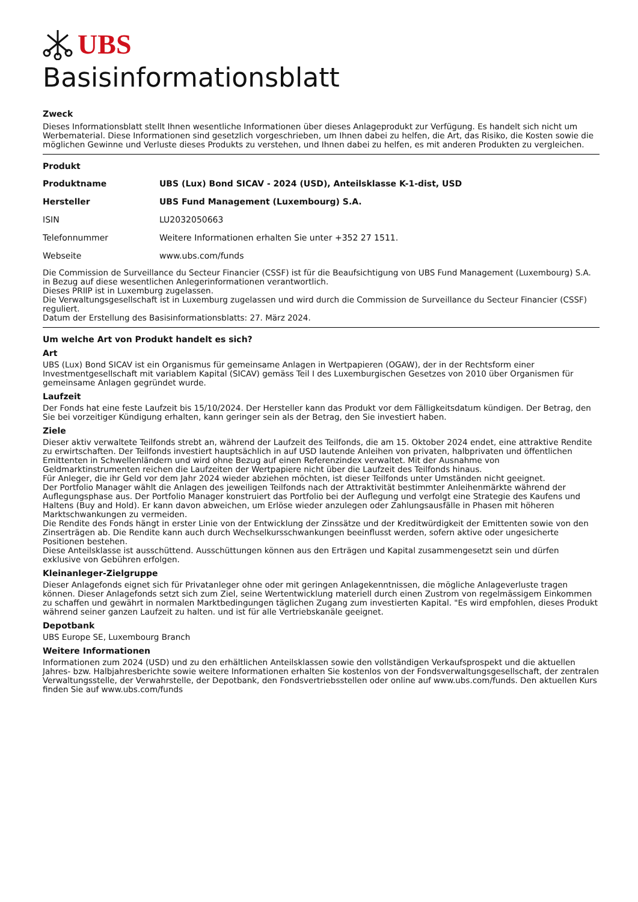UBS
Basisinformationsblatt
Zweck
Dieses Informationsblatt stellt Ihnen wesentliche Informationen über dieses Anlageprodukt zur Verfügung. Es handelt sich nicht um Werbematerial. Diese Informationen sind gesetzlich vorgeschrieben, um Ihnen dabei zu helfen, die Art, das Risiko, die Kosten sowie die möglichen Gewinne und Verluste dieses Produkts zu verstehen, und Ihnen dabei zu helfen, es mit anderen Produkten zu vergleichen.
Produkt
| Produktname | UBS (Lux) Bond SICAV - 2024 (USD), Anteilsklasse K-1-dist, USD |
| Hersteller | UBS Fund Management (Luxembourg) S.A. |
| ISIN | LU2032050663 |
| Telefonnummer | Weitere Informationen erhalten Sie unter +352 27 1511. |
| Webseite | www.ubs.com/funds |
Die Commission de Surveillance du Secteur Financier (CSSF) ist für die Beaufsichtigung von UBS Fund Management (Luxembourg) S.A. in Bezug auf diese wesentlichen Anlegerinformationen verantwortlich.
Dieses PRIIP ist in Luxemburg zugelassen.
Die Verwaltungsgesellschaft ist in Luxemburg zugelassen und wird durch die Commission de Surveillance du Secteur Financier (CSSF) reguliert.
Datum der Erstellung des Basisinformationsblatts: 27. März 2024.
Um welche Art von Produkt handelt es sich?
Art
UBS (Lux) Bond SICAV ist ein Organismus für gemeinsame Anlagen in Wertpapieren (OGAW), der in der Rechtsform einer Investmentgesellschaft mit variablem Kapital (SICAV) gemäss Teil I des Luxemburgischen Gesetzes von 2010 über Organismen für gemeinsame Anlagen gegründet wurde.
Laufzeit
Der Fonds hat eine feste Laufzeit bis 15/10/2024. Der Hersteller kann das Produkt vor dem Fälligkeitsdatum kündigen. Der Betrag, den Sie bei vorzeitiger Kündigung erhalten, kann geringer sein als der Betrag, den Sie investiert haben.
Ziele
Dieser aktiv verwaltete Teilfonds strebt an, während der Laufzeit des Teilfonds, die am 15. Oktober 2024 endet, eine attraktive Rendite zu erwirtschaften. Der Teilfonds investiert hauptsächlich in auf USD lautende Anleihen von privaten, halbprivaten und öffentlichen Emittenten in Schwellenländern und wird ohne Bezug auf einen Referenzindex verwaltet. Mit der Ausnahme von Geldmarktinstrumenten reichen die Laufzeiten der Wertpapiere nicht über die Laufzeit des Teilfonds hinaus.
Für Anleger, die ihr Geld vor dem Jahr 2024 wieder abziehen möchten, ist dieser Teilfonds unter Umständen nicht geeignet.
Der Portfolio Manager wählt die Anlagen des jeweiligen Teilfonds nach der Attraktivität bestimmter Anleihenmärkte während der Auflegungsphase aus. Der Portfolio Manager konstruiert das Portfolio bei der Auflegung und verfolgt eine Strategie des Kaufens und Haltens (Buy and Hold). Er kann davon abweichen, um Erlöse wieder anzulegen oder Zahlungsausfälle in Phasen mit höheren Marktschwankungen zu vermeiden.
Die Rendite des Fonds hängt in erster Linie von der Entwicklung der Zinssätze und der Kreditwürdigkeit der Emittenten sowie von den Zinserträgen ab. Die Rendite kann auch durch Wechselkursschwankungen beeinflusst werden, sofern aktive oder ungesicherte Positionen bestehen.
Diese Anteilsklasse ist ausschüttend. Ausschüttungen können aus den Erträgen und Kapital zusammengesetzt sein und dürfen exklusive von Gebühren erfolgen.
Kleinanleger-Zielgruppe
Dieser Anlagefonds eignet sich für Privatanleger ohne oder mit geringen Anlagekenntnissen, die mögliche Anlageverluste tragen können. Dieser Anlagefonds setzt sich zum Ziel, seine Wertentwicklung materiell durch einen Zustrom von regelmässigem Einkommen zu schaffen und gewährt in normalen Marktbedingungen täglichen Zugang zum investierten Kapital. "Es wird empfohlen, dieses Produkt während seiner ganzen Laufzeit zu halten. und ist für alle Vertriebskanäle geeignet.
Depotbank
UBS Europe SE, Luxembourg Branch
Weitere Informationen
Informationen zum 2024 (USD) und zu den erhältlichen Anteilsklassen sowie den vollständigen Verkaufsprospekt und die aktuellen Jahres- bzw. Halbjahresberichte sowie weitere Informationen erhalten Sie kostenlos von der Fondsverwaltungsgesellschaft, der zentralen Verwaltungsstelle, der Verwahrstelle, der Depotbank, den Fondsvertriebsstellen oder online auf www.ubs.com/funds. Den aktuellen Kurs finden Sie auf www.ubs.com/funds